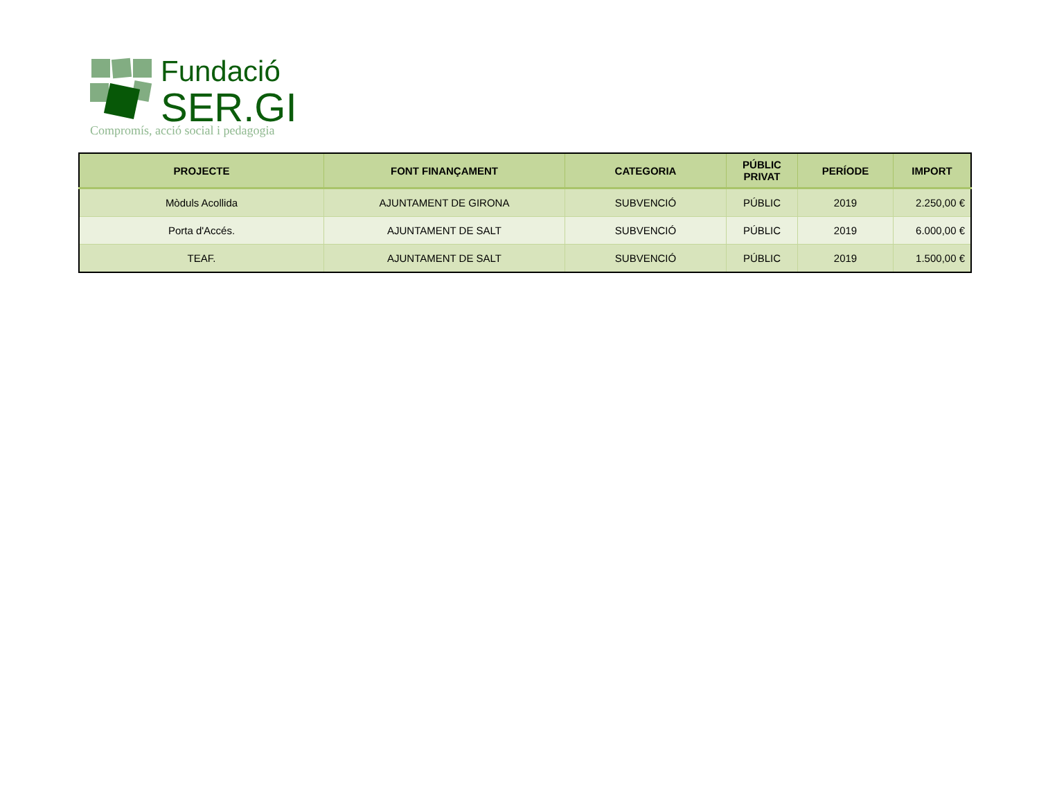Fundació
SER.GI
Compromís, acció social i pedagogia
| PROJECTE | FONT FINANÇAMENT | CATEGORIA | PÚBLIC PRIVAT | PERÍODE | IMPORT |
| --- | --- | --- | --- | --- | --- |
| Mòduls Acollida | AJUNTAMENT DE GIRONA | SUBVENCIÓ | PÚBLIC | 2019 | 2.250,00 € |
| Porta d'Accés. | AJUNTAMENT DE SALT | SUBVENCIÓ | PÚBLIC | 2019 | 6.000,00 € |
| TEAF. | AJUNTAMENT DE SALT | SUBVENCIÓ | PÚBLIC | 2019 | 1.500,00 € |